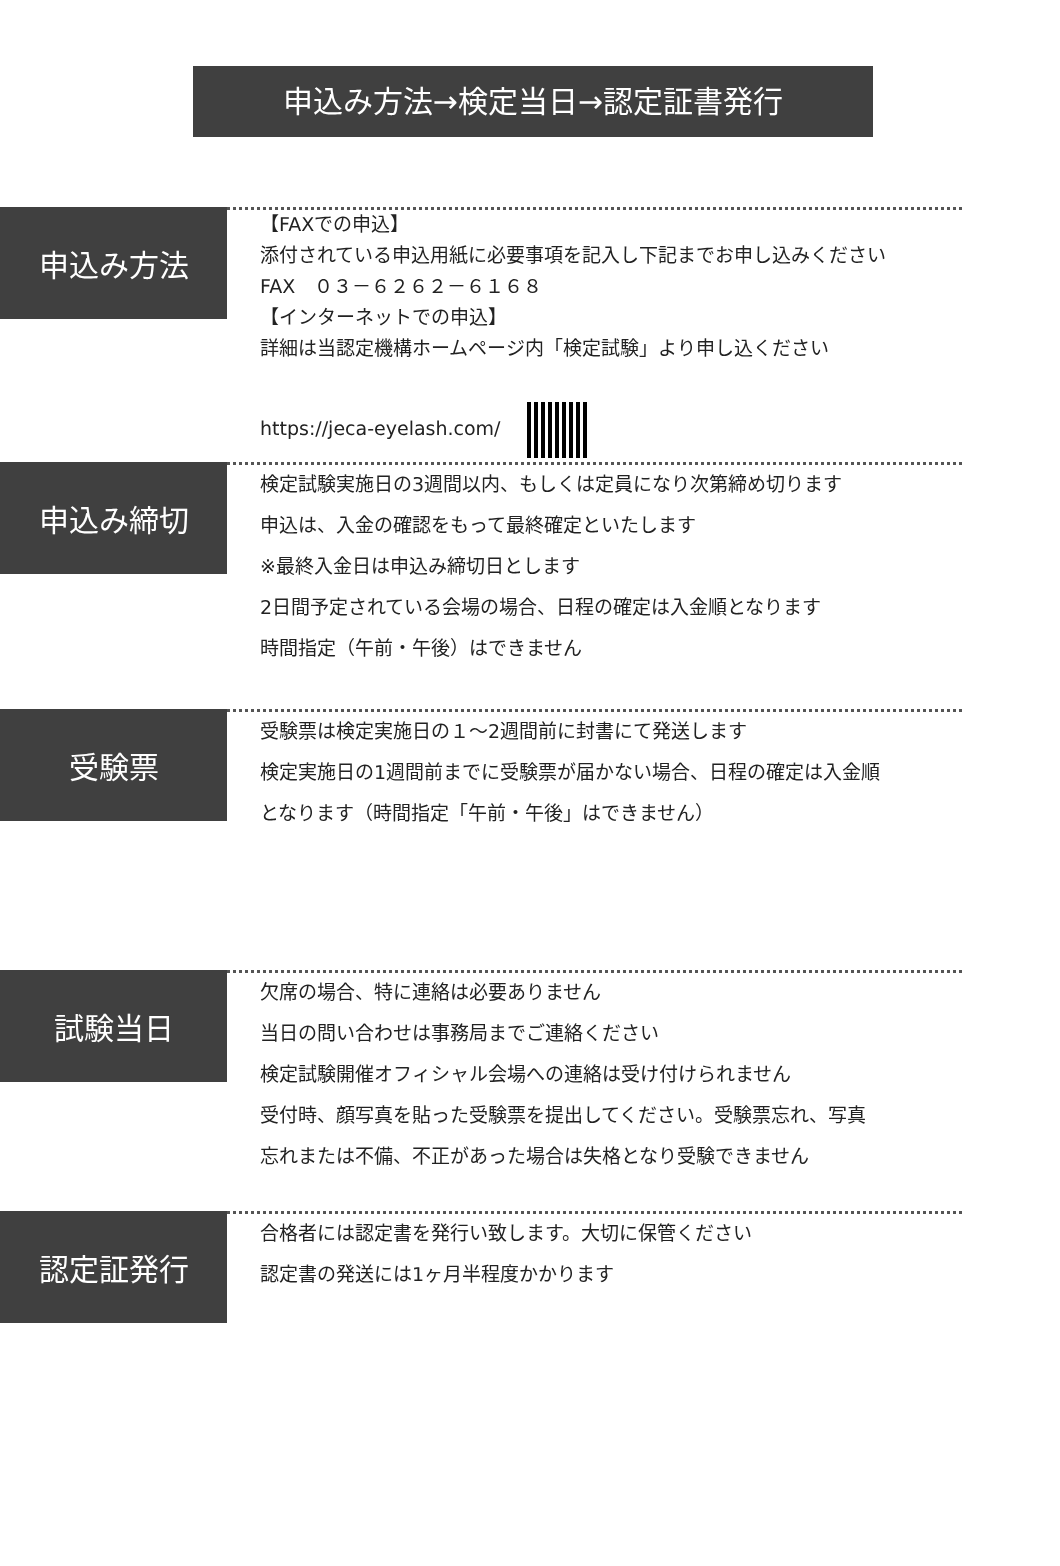申込み方法→検定当日→認定証書発行
申込み方法
【FAXでの申込】
添付されている申込用紙に必要事項を記入し下記までお申し込みください
FAX　０３－６２６２－６１６８
【インターネットでの申込】
詳細は当認定機構ホームページ内「検定試験」より申し込ください
https://jeca-eyelash.com/
申込み締切
検定試験実施日の3週間以内、もしくは定員になり次第締め切ります
申込は、入金の確認をもって最終確定といたします
※最終入金日は申込み締切日とします
2日間予定されている会場の場合、日程の確定は入金順となります
時間指定（午前・午後）はできません
受験票
受験票は検定実施日の１～2週間前に封書にて発送します
検定実施日の1週間前までに受験票が届かない場合、日程の確定は入金順
となります（時間指定「午前・午後」はできません）
試験当日
欠席の場合、特に連絡は必要ありません
当日の問い合わせは事務局までご連絡ください
検定試験開催オフィシャル会場への連絡は受け付けられません
受付時、顔写真を貼った受験票を提出してください。受験票忘れ、写真
忘れまたは不備、不正があった場合は失格となり受験できません
認定証発行
合格者には認定書を発行い致します。大切に保管ください
認定書の発送には1ヶ月半程度かかります